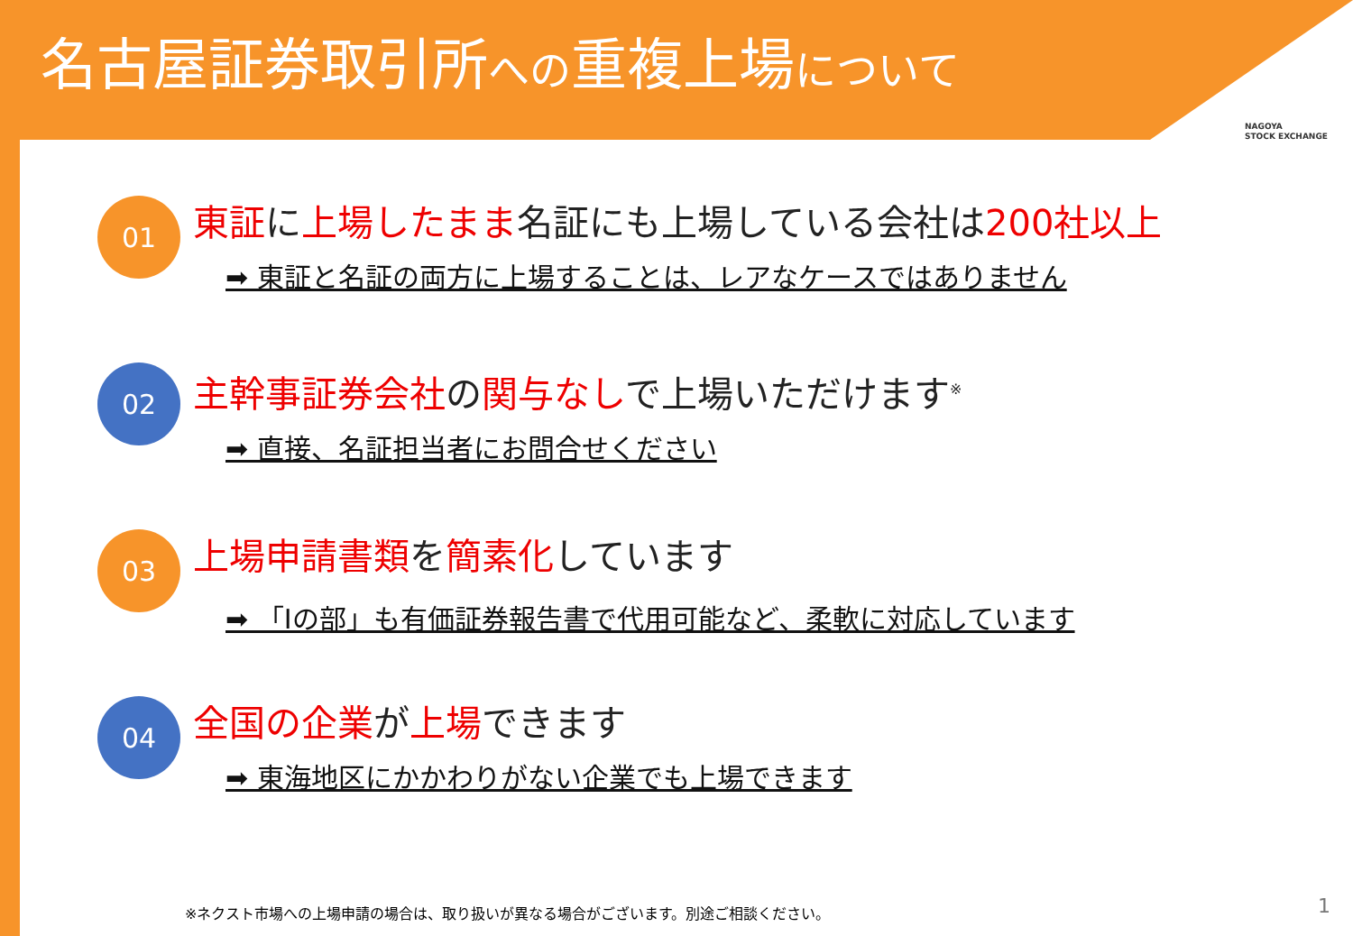名古屋証券取引所への重複上場について
NAGOYA
STOCK EXCHANGE
01
東証に上場したまま名証にも上場している会社は200社以上
➡ 東証と名証の両方に上場することは、レアなケースではありません
02
主幹事証券会社の関与なしで上場いただけます<sup>※</sup>
➡ 直接、名証担当者にお問合せください
03
上場申請書類を簡素化しています
➡ 「Ⅰの部」も有価証券報告書で代用可能など、柔軟に対応しています
04
全国の企業が上場できます
➡ 東海地区にかかわりがない企業でも上場できます
※ネクスト市場への上場申請の場合は、取り扱いが異なる場合がございます。別途ご相談ください。
1